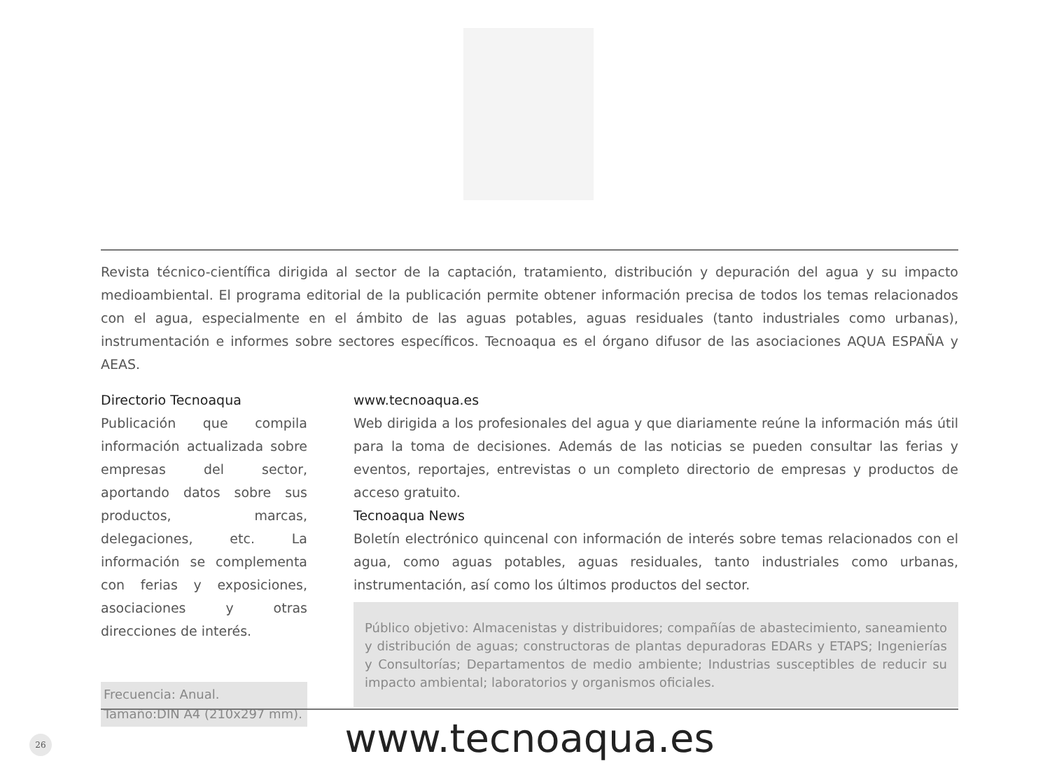Revista técnico-científica dirigida al sector de la captación, tratamiento, distribución y depuración del agua y su impacto medioambiental. El programa editorial de la publicación permite obtener información precisa de todos los temas relacionados con el agua, especialmente en el ámbito de las aguas potables, aguas residuales (tanto industriales como urbanas), instrumentación e informes sobre sectores específicos. Tecnoaqua es el órgano difusor de las asociaciones AQUA ESPAÑA y AEAS.
Directorio Tecnoaqua
Publicación que compila información actualizada sobre empresas del sector, aportando datos sobre sus productos, marcas, delegaciones, etc. La información se complementa con ferias y exposiciones, asociaciones y otras direcciones de interés.
Frecuencia: Anual.
Tamaño:DIN A4 (210x297 mm).
www.tecnoaqua.es
Web dirigida a los profesionales del agua y que diariamente reúne la información más útil para la toma de decisiones. Además de las noticias se pueden consultar las ferias y eventos, reportajes, entrevistas o un completo directorio de empresas y productos de acceso gratuito.
Tecnoaqua News
Boletín electrónico quincenal con información de interés sobre temas relacionados con el agua, como aguas potables, aguas residuales, tanto industriales como urbanas, instrumentación, así como los últimos productos del sector.
Público objetivo: Almacenistas y distribuidores; compañías de abastecimiento, saneamiento y distribución de aguas; constructoras de plantas depuradoras EDARs y ETAPS; Ingenierías y Consultorías; Departamentos de medio ambiente; Industrias susceptibles de reducir su impacto ambiental; laboratorios y organismos oficiales.
www.tecnoaqua.es
26